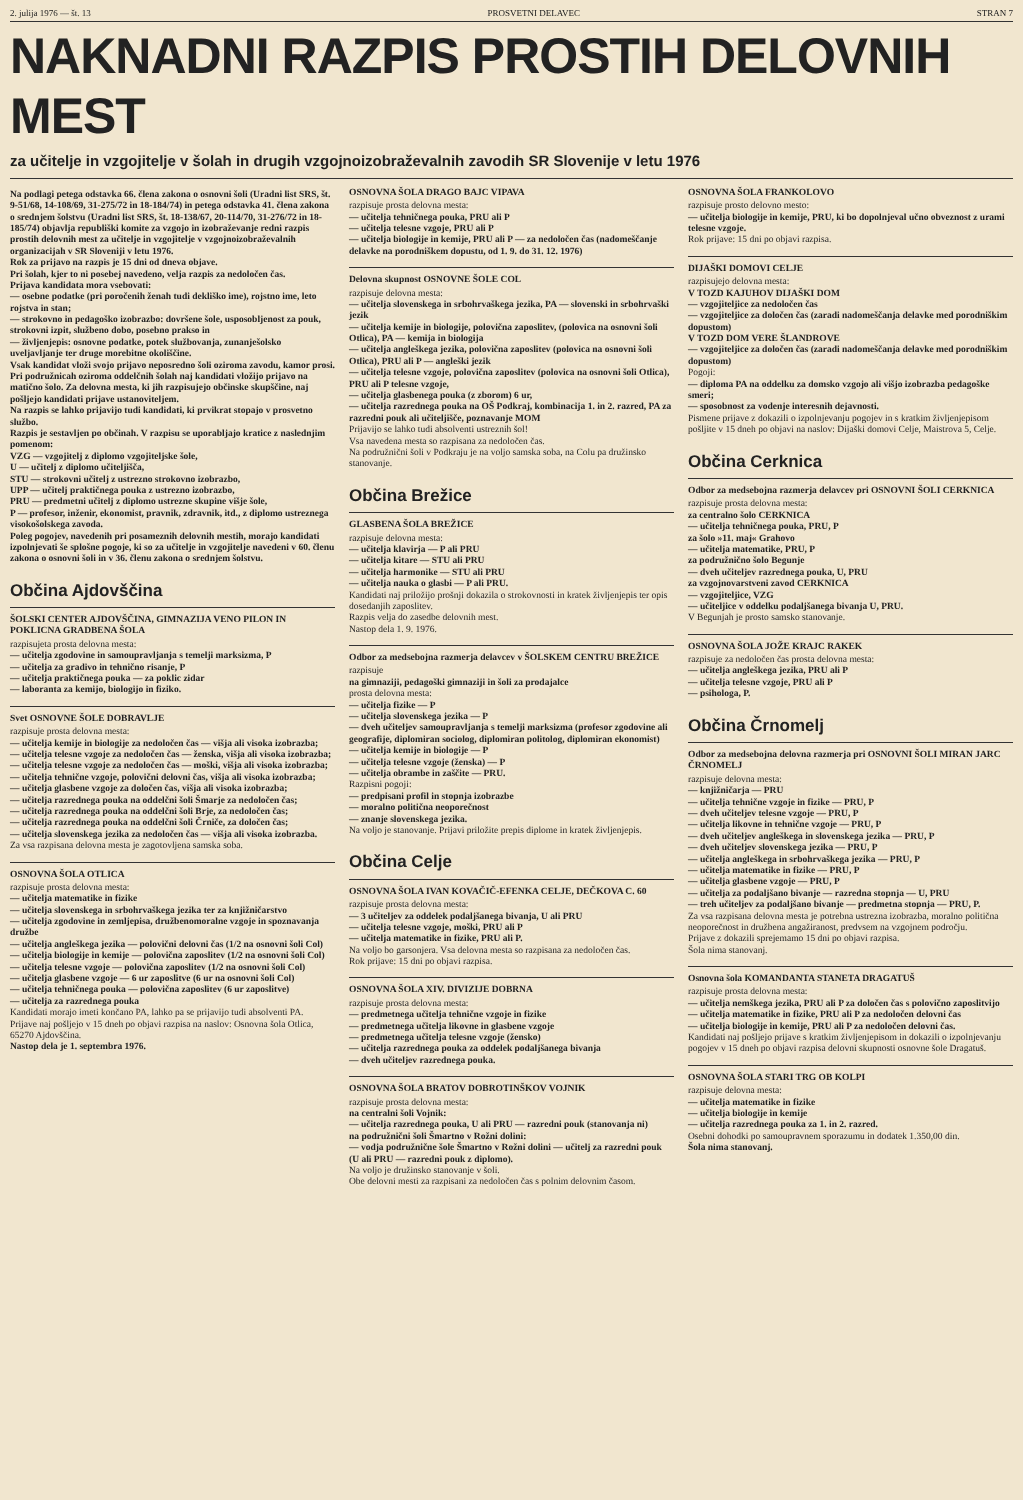2. julija 1976 — št. 13 PROSVETNI DELAVEC STRAN 7
NAKNADNI RAZPIS PROSTIH DELOVNIH MEST
za učitelje in vzgojitelje v šolah in drugih vzgojnoizobraževalnih zavodih SR Slovenije v letu 1976
Na podlagi petega odstavka 66. člena zakona o osnovni šoli (Uradni list SRS, št. 9-51/68, 14-108/69, 31-275/72 in 18-184/74) in petega odstavka 41. člena zakona o srednjem šolstvu (Uradni list SRS, št. 18-138/67, 20-114/70, 31-276/72 in 18-185/74) objavlja republiški komite za vzgojo in izobraževanje redni razpis prostih delovnih mest za učitelje in vzgojitelje v vzgojnoizobraževalnih organizacijah v SR Sloveniji v letu 1976.
Rok za prijavo na razpis je 15 dni od dneva objave.
Pri šolah, kjer to ni posebej navedeno, velja razpis za nedoločen čas.
Prijava kandidata mora vsebovati:
— osebne podatke (pri poročenih ženah tudi dekliško ime), rojstno ime, leto rojstva in stan;
— strokovno in pedagoško izobrazbo: dovršene šole, usposobljenost za pouk, strokovni izpit, službeno dobo, posebno prakso in
— življenjepis: osnovne podatke, potek službovanja, zunanješolsko uveljavljanje ter druge morebitne okoliščine.
Vsak kandidat vloži svojo prijavo neposredno šoli oziroma zavodu, kamor prosi. Pri podružnicah oziroma oddelčnih šolah naj kandidati vložijo prijavo na matično šolo. Za delovna mesta, ki jih razpisujejo občinske skupščine, naj pošljejo kandidati prijave ustanoviteljem.
Na razpis se lahko prijavijo tudi kandidati, ki prvikrat stopajo v prosvetno službo.
Razpis je sestavljen po občinah. V razpisu se uporabljajo kratice z naslednjim pomenom:
VZG — vzgojitelj z diplomo vzgojiteljske šole,
U — učitelj z diplomo učiteljišča,
STU — strokovni učitelj z ustrezno strokovno izobrazbo,
UPP — učitelj praktičnega pouka z ustrezno izobrazbo,
PRU — predmetni učitelj z diplomo ustrezne skupine višje šole,
P — profesor, inženir, ekonomist, pravnik, zdravnik, itd., z diplomo ustreznega visokošolskega zavoda.
Poleg pogojev, navedenih pri posameznih delovnih mestih, morajo kandidati izpolnjevati še splošne pogoje, ki so za učitelje in vzgojitelje navedeni v 60. členu zakona o osnovni šoli in v 36. členu zakona o srednjem šolstvu.
Občina Ajdovščina
ŠOLSKI CENTER AJDOVŠČINA, GIMNAZIJA VENO PILON IN POKLICNA GRADBENA ŠOLA
razpisujeta prosta delovna mesta:
— učitelja zgodovine in samoupravljanja s temelji marksizma, P
— učitelja za gradivo in tehnično risanje, P
— učitelja praktičnega pouka — za poklic zidar
— laboranta za kemijo, biologijo in fiziko.
Svet OSNOVNE ŠOLE DOBRAVLJE
razpisuje prosta delovna mesta:
— učitelja kemije in biologije za nedoločen čas — višja ali visoka izobrazba;
— učitelja telesne vzgoje za nedoločen čas — ženska, višja ali visoka izobrazba;
— učitelja telesne vzgoje za nedoločen čas — moški, višja ali visoka izobrazba;
— učitelja tehnične vzgoje, polovični delovni čas, višja ali visoka izobrazba;
— učitelja glasbene vzgoje za določen čas, višja ali visoka izobrazba;
— učitelja razrednega pouka na oddelčni šoli Šmarje za nedoločen čas;
— učitelja razrednega pouka na oddelčni šoli Brje, za nedoločen čas;
— učitelja razrednega pouka na oddelčni šoli Črniče, za določen čas;
— učitelja slovenskega jezika za nedoločen čas — višja ali visoka izobrazba.
Za vsa razpisana delovna mesta je zagotovljena samska soba.
OSNOVNA ŠOLA OTLICA
razpisuje prosta delovna mesta:
— učitelja matematike in fizike
— učitelja slovenskega in srbohrvaškega jezika ter za knjižničarstvo
— učitelja zgodovine in zemljepisa, družbenomoralne vzgoje in spoznavanja družbe
— učitelja angleškega jezika — polovični delovni čas (1/2 na osnovni šoli Col)
— učitelja biologije in kemije — polovična zaposlitev (1/2 na osnovni šoli Col)
— učitelja telesne vzgoje — polovična zaposlitev (1/2 na osnovni šoli Col)
— učitelja glasbene vzgoje — 6 ur zaposlitve (6 ur na osnovni šoli Col)
— učitelja tehničnega pouka — polovična zaposlitev (6 ur zaposlitve)
— učitelja za razrednega pouka
Kandidati morajo imeti končano PA, lahko pa se prijavijo tudi absolventi PA.
Prijave naj pošljejo v 15 dneh po objavi razpisa na naslov: Osnovna šola Otlica, 65270 Ajdovščina.
Nastop dela je 1. septembra 1976.
OSNOVNA ŠOLA DRAGO BAJC VIPAVA
razpisuje prosta delovna mesta:
— učitelja tehničnega pouka, PRU ali P
— učitelja telesne vzgoje, PRU ali P
— učitelja biologije in kemije, PRU ali P — za nedoločen čas (nadomeščanje delavke na porodniškem dopustu, od 1. 9. do 31. 12. 1976)
Delovna skupnost OSNOVNE ŠOLE COL
razpisuje delovna mesta:
— učitelja slovenskega in srbohrvaškega jezika, PA — slovenski in srbohrvaški jezik
— učitelja kemije in biologije, polovična zaposlitev, (polovica na osnovni šoli Otlica), PA — kemija in biologija
— učitelja angleškega jezika, polovična zaposlitev (polovica na osnovni šoli Otlica), PRU ali P — angleški jezik
— učitelja telesne vzgoje, polovična zaposlitev (polovica na osnovni šoli Otlica), PRU ali P telesne vzgoje,
— učitelja glasbenega pouka (z zborom) 6 ur,
— učitelja razrednega pouka na OŠ Podkraj, kombinacija 1. in 2. razred, PA za razredni pouk ali učiteljišče, poznavanje MOM
Prijavijo se lahko tudi absolventi ustreznih šol!
Vsa navedena mesta so razpisana za nedoločen čas.
Na podružnični šoli v Podkraju je na voljo samska soba, na Colu pa družinsko stanovanje.
Občina Brežice
GLASBENA ŠOLA BREŽICE
razpisuje delovna mesta:
— učitelja klavirja — P ali PRU
— učitelja kitare — STU ali PRU
— učitelja harmonike — STU ali PRU
— učitelja nauka o glasbi — P ali PRU.
Kandidati naj priložijo prošnji dokazila o strokovnosti in kratek življenjepis ter opis dosedanjih zaposlitev.
Razpis velja do zasedbe delovnih mest.
Nastop dela 1. 9. 1976.
Odbor za medsebojna razmerja delavcev v ŠOLSKEM CENTRU BREŽICE
razpisuje
na gimnaziji, pedagoški gimnaziji in šoli za prodajalce
prosta delovna mesta:
— učitelja fizike — P
— učitelja slovenskega jezika — P
— dveh učiteljev samoupravljanja s temelji marksizma (profesor zgodovine ali geografije, diplomiran sociolog, diplomiran politolog, diplomiran ekonomist)
— učitelja kemije in biologije — P
— učitelja telesne vzgoje (ženska) — P
— učitelja obrambe in zaščite — PRU.
Razpisni pogoji:
— predpisani profil in stopnja izobrazbe
— moralno politična neoporečnost
— znanje slovenskega jezika.
Na voljo je stanovanje. Prijavi priložite prepis diplome in kratek življenjepis.
Občina Celje
OSNOVNA ŠOLA IVAN KOVAČIČ-EFENKA CELJE, DEČKOVA C. 60
razpisuje prosta delovna mesta:
— 3 učiteljev za oddelek podaljšanega bivanja, U ali PRU
— učitelja telesne vzgoje, moški, PRU ali P
— učitelja matematike in fizike, PRU ali P.
Na voljo bo garsonjera. Vsa delovna mesta so razpisana za nedoločen čas.
Rok prijave: 15 dni po objavi razpisa.
OSNOVNA ŠOLA XIV. DIVIZIJE DOBRNA
razpisuje prosta delovna mesta:
— predmetnega učitelja tehnične vzgoje in fizike
— predmetnega učitelja likovne in glasbene vzgoje
— predmetnega učitelja telesne vzgoje (žensko)
— učitelja razrednega pouka za oddelek podaljšanega bivanja
— dveh učiteljev razrednega pouka.
OSNOVNA ŠOLA BRATOV DOBROTINŠKOV VOJNIK
razpisuje prosta delovna mesta:
na centralni šoli Vojnik:
— učitelja razrednega pouka, U ali PRU — razredni pouk (stanovanja ni)
na podružnični šoli Šmartno v Rožni dolini:
— vodja podružnične šole Šmartno v Rožni dolini — učitelj za razredni pouk (U ali PRU — razredni pouk z diplomo).
Na voljo je družinsko stanovanje v šoli.
Obe delovni mesti za razpisani za nedoločen čas s polnim delovnim časom.
OSNOVNA ŠOLA FRANKOLOVO
razpisuje prosto delovno mesto:
— učitelja biologije in kemije, PRU, ki bo dopolnjeval učno obveznost z urami telesne vzgoje.
Rok prijave: 15 dni po objavi razpisa.
DIJAŠKI DOMOVI CELJE
razpisujejo delovna mesta:
V TOZD KAJUHOV DIJAŠKI DOM
— vzgojiteljice za nedoločen čas
— vzgojiteljice za določen čas (zaradi nadomeščanja delavke med porodniškim dopustom)
V TOZD DOM VERE ŠLANDROVE
— vzgojiteljice za določen čas (zaradi nadomeščanja delavke med porodniškim dopustom)
Pogoji:
— diploma PA na oddelku za domsko vzgojo ali višjo izobrazba pedagoške smeri;
— sposobnost za vodenje interesnih dejavnosti.
Pismene prijave z dokazili o izpolnjevanju pogojev in s kratkim življenjepisom pošljite v 15 dneh po objavi na naslov: Dijaški domovi Celje, Maistrova 5, Celje.
Občina Cerknica
Odbor za medsebojna razmerja delavcev pri OSNOVNI ŠOLI CERKNICA
razpisuje prosta delovna mesta:
za centralno šolo CERKNICA
— učitelja tehničnega pouka, PRU, P
za šolo »11. maj« Grahovo
— učitelja matematike, PRU, P
za podružnično šolo Begunje
— dveh učiteljev razrednega pouka, U, PRU
za vzgojnovarstveni zavod CERKNICA
— vzgojiteljice, VZG
— učiteljice v oddelku podaljšanega bivanja U, PRU.
V Begunjah je prosto samsko stanovanje.
OSNOVNA ŠOLA JOŽE KRAJC RAKEK
razpisuje za nedoločen čas prosta delovna mesta:
— učitelja angleškega jezika, PRU ali P
— učitelja telesne vzgoje, PRU ali P
— psihologa, P.
Občina Črnomelj
Odbor za medsebojna delovna razmerja pri OSNOVNI ŠOLI MIRAN JARC ČRNOMELJ
razpisuje delovna mesta:
— knjižničarja — PRU
— učitelja tehnične vzgoje in fizike — PRU, P
— dveh učiteljev telesne vzgoje — PRU, P
— učitelja likovne in tehnične vzgoje — PRU, P
— dveh učiteljev angleškega in slovenskega jezika — PRU, P
— dveh učiteljev slovenskega jezika — PRU, P
— učitelja angleškega in srbohrvaškega jezika — PRU, P
— učitelja matematike in fizike — PRU, P
— učitelja glasbene vzgoje — PRU, P
— učitelja za podaljšano bivanje — razredna stopnja — U, PRU
— treh učiteljev za podaljšano bivanje — predmetna stopnja — PRU, P.
Za vsa razpisana delovna mesta je potrebna ustrezna izobrazba, moralno politična neoporečnost in družbena angažiranost, predvsem na vzgojnem področju.
Prijave z dokazili sprejemamo 15 dni po objavi razpisa.
Šola nima stanovanj.
Osnovna šola KOMANDANTA STANETA DRAGATUŠ
razpisuje prosta delovna mesta:
— učitelja nemškega jezika, PRU ali P za določen čas s polovično zaposlitvijo
— učitelja matematike in fizike, PRU ali P za nedoločen delovni čas
— učitelja biologije in kemije, PRU ali P za nedoločen delovni čas.
Kandidati naj pošljejo prijave s kratkim življenjepisom in dokazili o izpolnjevanju pogojev v 15 dneh po objavi razpisa delovni skupnosti osnovne šole Dragatuš.
OSNOVNA ŠOLA STARI TRG OB KOLPI
razpisuje delovna mesta:
— učitelja matematike in fizike
— učitelja biologije in kemije
— učitelja razrednega pouka za 1. in 2. razred.
Osebni dohodki po samoupravnem sporazumu in dodatek 1.350,00 din.
Šola nima stanovanj.